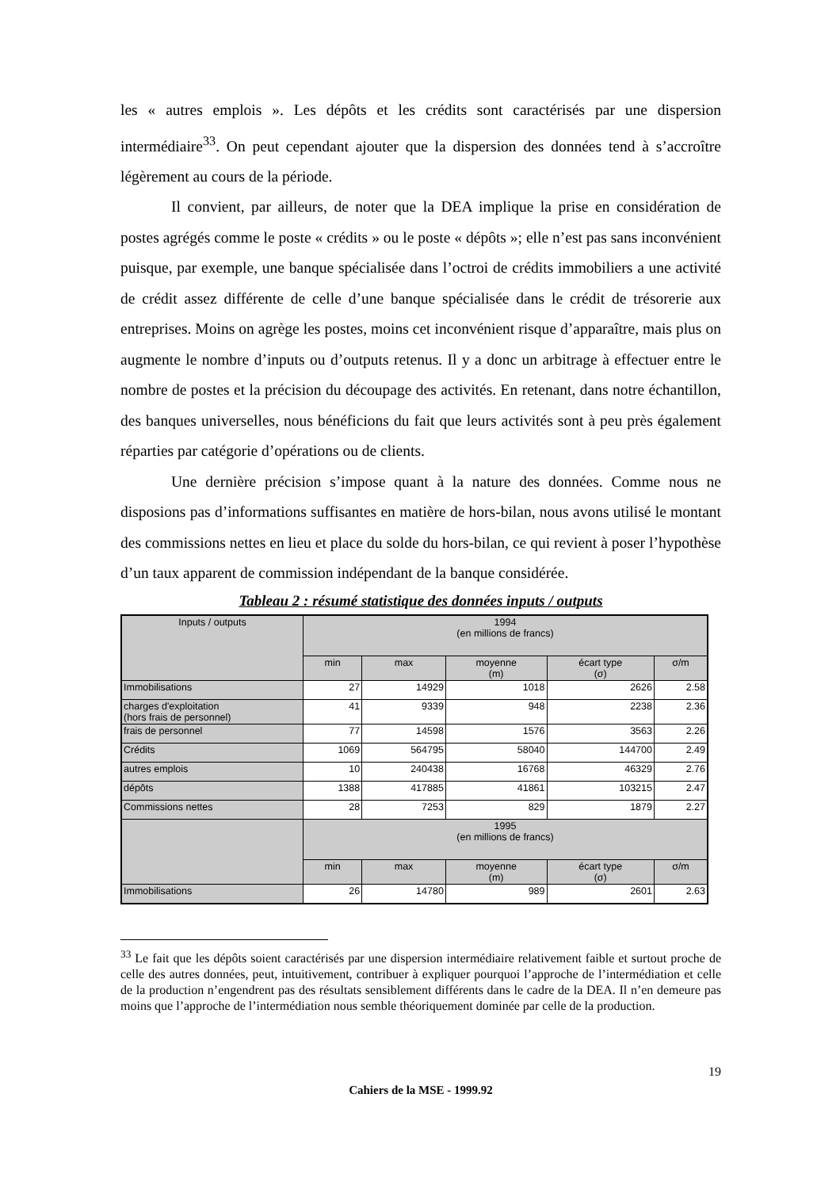les « autres emplois ». Les dépôts et les crédits sont caractérisés par une dispersion intermédiaire<sup>33</sup>. On peut cependant ajouter que la dispersion des données tend à s’accroître légèrement au cours de la période.
Il convient, par ailleurs, de noter que la DEA implique la prise en considération de postes agrégés comme le poste « crédits » ou le poste « dépôts »; elle n’est pas sans inconvénient puisque, par exemple, une banque spécialisée dans l’octroi de crédits immobiliers a une activité de crédit assez différente de celle d’une banque spécialisée dans le crédit de trésorerie aux entreprises. Moins on agrège les postes, moins cet inconvénient risque d’apparaître, mais plus on augmente le nombre d’inputs ou d’outputs retenus. Il y a donc un arbitrage à effectuer entre le nombre de postes et la précision du découpage des activités. En retenant, dans notre échantillon, des banques universelles, nous bénéficions du fait que leurs activités sont à peu près également réparties par catégorie d’opérations ou de clients.
Une dernière précision s’impose quant à la nature des données. Comme nous ne disposions pas d’informations suffisantes en matière de hors-bilan, nous avons utilisé le montant des commissions nettes en lieu et place du solde du hors-bilan, ce qui revient à poser l’hypothèse d’un taux apparent de commission indépendant de la banque considérée.
Tableau 2 : résumé statistique des données inputs / outputs
| Inputs / outputs | 1994 (en millions de francs) | | | | |
| | min | max | moyenne (m) | écart type (σ) | σ/m |
| Immobilisations | 27 | 14929 | 1018 | 2626 | 2.58 |
| charges d'exploitation (hors frais de personnel) | 41 | 9339 | 948 | 2238 | 2.36 |
| frais de personnel | 77 | 14598 | 1576 | 3563 | 2.26 |
| Crédits | 1069 | 564795 | 58040 | 144700 | 2.49 |
| autres emplois | 10 | 240438 | 16768 | 46329 | 2.76 |
| dépôts | 1388 | 417885 | 41861 | 103215 | 2.47 |
| Commissions nettes | 28 | 7253 | 829 | 1879 | 2.27 |
| | 1995 (en millions de francs) | | | | |
| | min | max | moyenne (m) | écart type (σ) | σ/m |
| Immobilisations | 26 | 14780 | 989 | 2601 | 2.63 |
<sup>33</sup> Le fait que les dépôts soient caractérisés par une dispersion intermédiaire relativement faible et surtout proche de celle des autres données, peut, intuitivement, contribuer à expliquer pourquoi l’approche de l’intermédiation et celle de la production n’engendrent pas des résultats sensiblement différents dans le cadre de la DEA. Il n’en demeure pas moins que l’approche de l’intermédiation nous semble théoriquement dominée par celle de la production.
19
Cahiers de la MSE - 1999.92